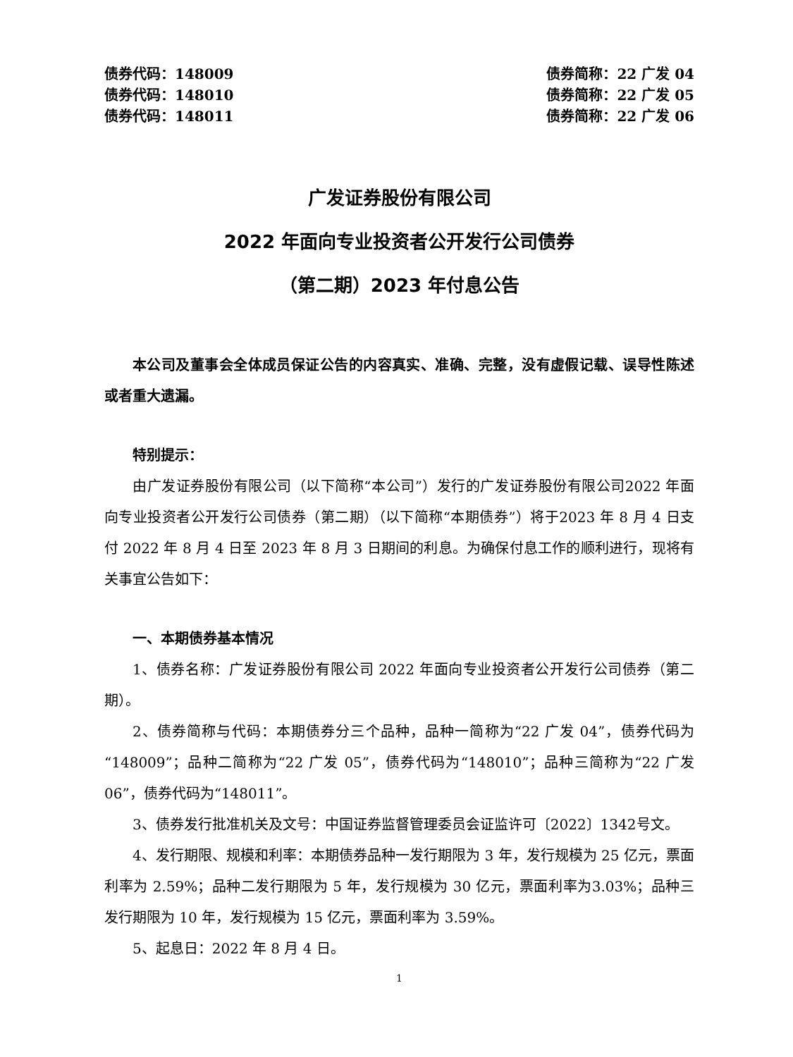债券代码：148009 债券简称：22 广发 04
债券代码：148010 债券简称：22 广发 05
债券代码：148011 债券简称：22 广发 06
广发证券股份有限公司
2022 年面向专业投资者公开发行公司债券
（第二期）2023 年付息公告
本公司及董事会全体成员保证公告的内容真实、准确、完整，没有虚假记载、误导性陈述或者重大遗漏。
特别提示：
由广发证券股份有限公司（以下简称“本公司”）发行的广发证券股份有限公司2022 年面向专业投资者公开发行公司债券（第二期）（以下简称“本期债券”）将于2023 年 8 月 4 日支付 2022 年 8 月 4 日至 2023 年 8 月 3 日期间的利息。为确保付息工作的顺利进行，现将有关事宜公告如下：
一、本期债券基本情况
1、债券名称：广发证券股份有限公司 2022 年面向专业投资者公开发行公司债券（第二期）。
2、债券简称与代码：本期债券分三个品种，品种一简称为“22 广发 04”，债券代码为“148009”；品种二简称为“22 广发 05”，债券代码为“148010”；品种三简称为“22 广发 06”，债券代码为“148011”。
3、债券发行批准机关及文号：中国证券监督管理委员会证监许可〔2022〕1342号文。
4、发行期限、规模和利率：本期债券品种一发行期限为 3 年，发行规模为 25 亿元，票面利率为 2.59%；品种二发行期限为 5 年，发行规模为 30 亿元，票面利率为3.03%；品种三发行期限为 10 年，发行规模为 15 亿元，票面利率为 3.59%。
5、起息日：2022 年 8 月 4 日。
1